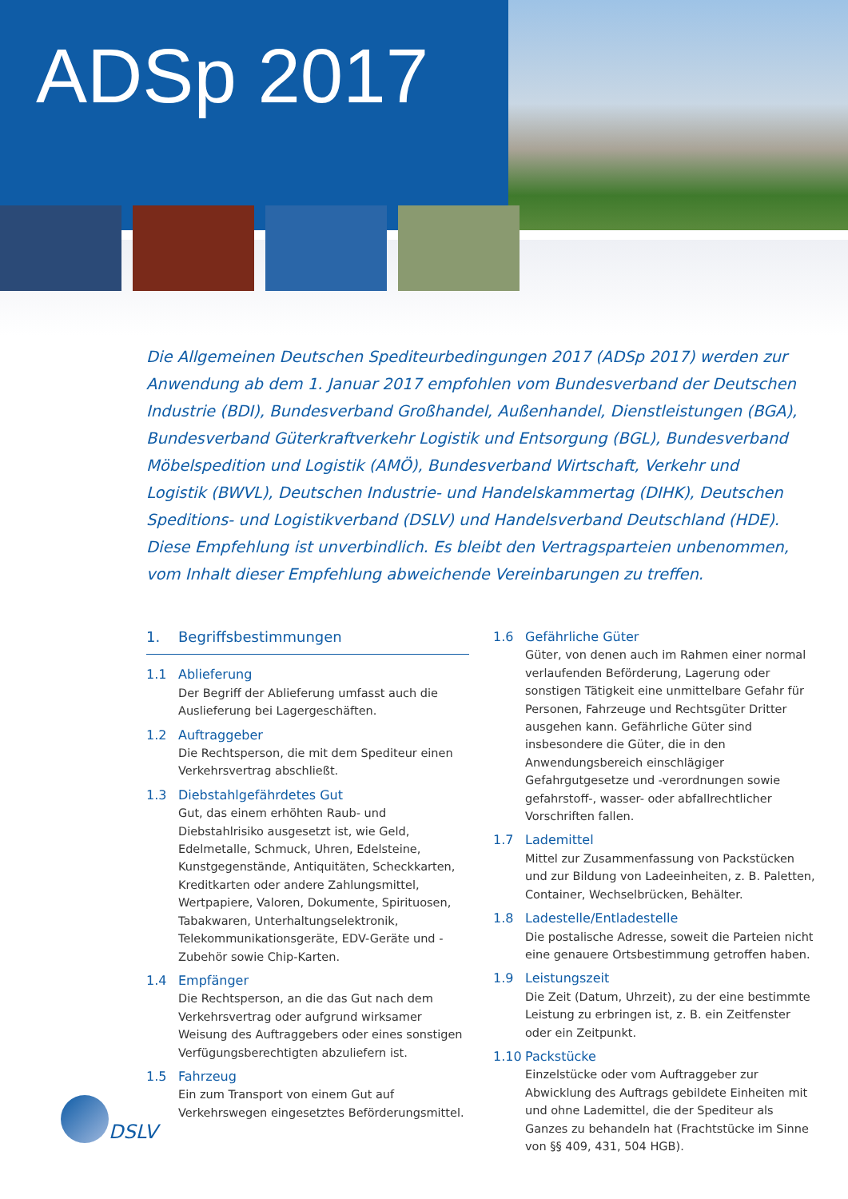ADSp 2017
Die Allgemeinen Deutschen Spediteurbedingungen 2017 (ADSp 2017) werden zur Anwendung ab dem 1. Januar 2017 empfohlen vom Bundesverband der Deutschen Industrie (BDI), Bundesverband Großhandel, Außenhandel, Dienstleistungen (BGA), Bundesverband Güterkraftverkehr Logistik und Entsorgung (BGL), Bundesverband Möbelspedition und Logistik (AMÖ), Bundesverband Wirtschaft, Verkehr und Logistik (BWVL), Deutschen Industrie- und Handelskammertag (DIHK), Deutschen Speditions- und Logistikverband (DSLV) und Handelsverband Deutschland (HDE). Diese Empfehlung ist unverbindlich. Es bleibt den Vertragsparteien unbenommen, vom Inhalt dieser Empfehlung abweichende Vereinbarungen zu treffen.
1. Begriffsbestimmungen
1.1 Ablieferung
Der Begriff der Ablieferung umfasst auch die Auslieferung bei Lagergeschäften.
1.2 Auftraggeber
Die Rechtsperson, die mit dem Spediteur einen Verkehrs­vertrag abschließt.
1.3 Diebstahlgefährdetes Gut
Gut, das einem erhöhten Raub- und Diebstahlrisiko ausgesetzt ist, wie Geld, Edelmetalle, Schmuck, Uhren, Edelsteine, Kunstgegenstände, Antiquitäten, Scheckkarten, Kreditkarten oder andere Zahlungsmittel, Wertpapiere, Valoren, Dokumente, Spirituosen, Tabakwaren, Unterhal­tungselektronik, Telekommunikationsgeräte, EDV-Geräte und -Zubehör sowie Chip-Karten.
1.4 Empfänger
Die Rechtsperson, an die das Gut nach dem Verkehrs­vertrag oder aufgrund wirksamer Weisung des Auftrag­gebers oder eines sonstigen Verfügungsberechtigten abzuliefern ist.
1.5 Fahrzeug
Ein zum Transport von einem Gut auf Verkehrswegen eingesetztes Beförderungsmittel.
1.6 Gefährliche Güter
Güter, von denen auch im Rahmen einer normal verlau­fenden Beförderung, Lagerung oder sonstigen Tätigkeit eine unmittelbare Gefahr für Personen, Fahrzeuge und Rechtsgüter Dritter ausgehen kann. Gefährliche Güter sind insbesondere die Güter, die in den Anwendungsbereich einschlägiger Gefahrgutgesetze und -verordnungen sowie gefahrstoff-, wasser- oder abfallrechtlicher Vorschriften fallen.
1.7 Lademittel
Mittel zur Zusammenfassung von Packstücken und zur Bildung von Ladeeinheiten, z. B. Paletten, Container, Wechselbrücken, Behälter.
1.8 Ladestelle/Entladestelle
Die postalische Adresse, soweit die Parteien nicht eine genauere Ortsbestimmung getroffen haben.
1.9 Leistungszeit
Die Zeit (Datum, Uhrzeit), zu der eine bestimmte Leistung zu erbringen ist, z. B. ein Zeitfenster oder ein Zeitpunkt.
1.10 Packstücke
Einzelstücke oder vom Auftraggeber zur Abwicklung des Auftrags gebildete Einheiten mit und ohne Lademittel, die der Spediteur als Ganzes zu behandeln hat (Frachtstücke im Sinne von §§ 409, 431, 504 HGB).
DSLV